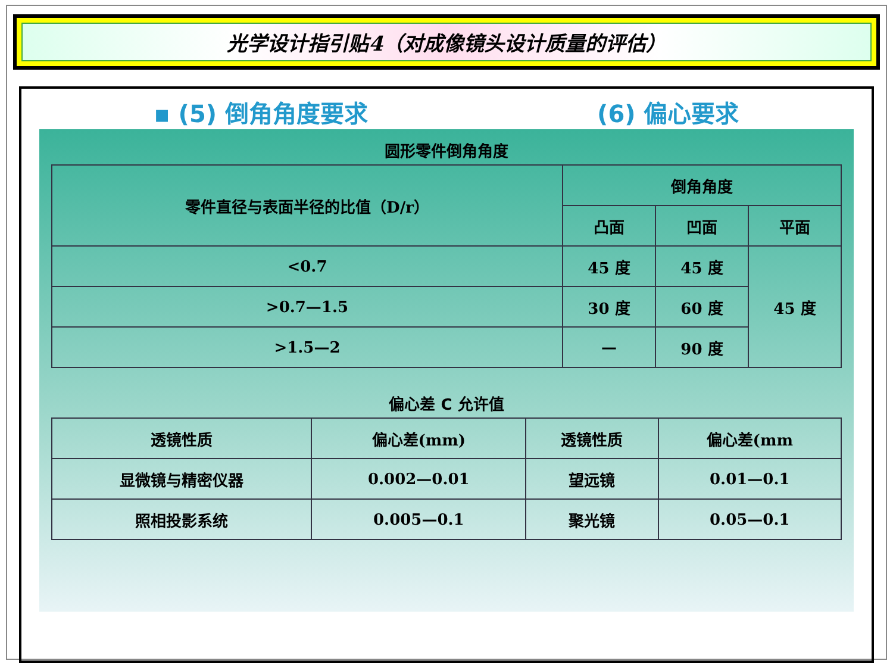光学设计指引贴4（对成像镜头设计质量的评估）
▪ (5) 倒角角度要求 (6) 偏心要求
圆形零件倒角角度
| 零件直径与表面半径的比值（D/r） | 倒角角度 | | |
| --- | --- | --- | --- |
| | 凸面 | 凹面 | 平面 |
| <0.7 | 45 度 | 45 度 | 45 度 |
| >0.7—1.5 | 30 度 | 60 度 | |
| >1.5—2 | — | 90 度 | |
偏心差 C 允许值
| 透镜性质 | 偏心差(mm) | 透镜性质 | 偏心差(mm |
| --- | --- | --- | --- |
| 显微镜与精密仪器 | 0.002—0.01 | 望远镜 | 0.01—0.1 |
| 照相投影系统 | 0.005—0.1 | 聚光镜 | 0.05—0.1 |